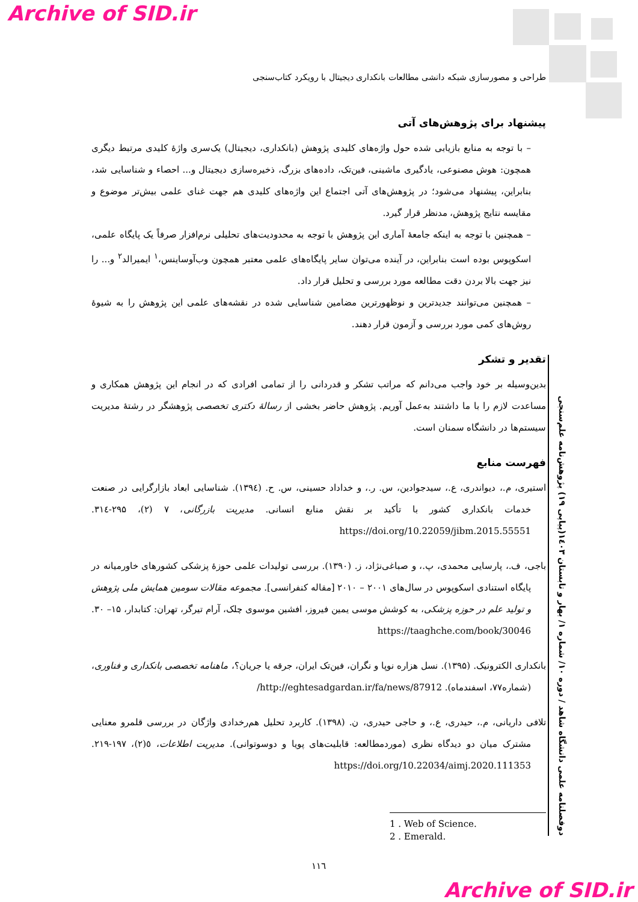Archive of SID.ir
طراحی و مصورسازی شبکه دانشی مطالعات بانکداری دیجیتال با رویکرد کتاب‌سنجی
پیشنهاد برای پژوهش‌های آتی
– با توجه به منابع بازیابی شده حول واژه‌های کلیدی پژوهش (بانکداری، دیجیتال) یک‌سری واژهٔ کلیدی مرتبط دیگری همچون: هوش مصنوعی، یادگیری ماشینی، فین‌تک، داده‌های بزرگ، ذخیره‌سازی دیجیتال و... احصاء و شناسایی شد، بنابراین، پیشنهاد می‌شود؛ در پژوهش‌های آتی اجتماع این واژه‌های کلیدی هم جهت غنای علمی بیش‌تر موضوع و مقایسه نتایج پژوهش، مدنظر قرار گیرد.
– همچنین با توجه به اینکه جامعهٔ آماری این پژوهش با توجه به محدودیت‌های تحلیلی نرم‌افزار صرفاً یک پایگاه علمی، اسکوپوس بوده است بنابراین، در آینده می‌توان سایر پایگاه‌های علمی معتبر همچون وب‌آوساینس،<sup>۱</sup> ایمیرالد<sup>۲</sup> و... را نیز جهت بالا بردن دقت مطالعه مورد بررسی و تحلیل قرار داد.
– همچنین می‌توانند جدیدترین و نوظهورترین مضامین شناسایی شده در نقشه‌های علمی این پژوهش را به شیوهٔ روش‌های کمی مورد بررسی و آزمون قرار دهند.
تقدیر و تشکر
بدین‌وسیله بر خود واجب می‌دانم که مراتب تشکر و قدردانی را از تمامی افرادی که در انجام این پژوهش همکاری و مساعدت لازم را با ما داشتند به‌عمل آوریم. پژوهش حاضر بخشی از رسالهٔ دکتری تخصصی پژوهشگر در رشتهٔ مدیریت سیستم‌ها در دانشگاه سمنان است.
فهرست منابع
استیری، م.، دیواندری، ع.، سیدجوادین، س. ر.، و خداداد حسینی، س. ح. (۱۳۹٤). شناسایی ابعاد بازارگرایی در صنعت خدمات بانکداری کشور با تأکید بر نقش منابع انسانی. مدیریت بازرگانی، ۷ (۲)، ۲۹۵-۳۱٤. https://doi.org/10.22059/jibm.2015.55551
باجی، ف.، پارسایی محمدی، پ.، و صباغی‌نژاد، ز. (۱۳۹۰). بررسی تولیدات علمی حوزهٔ پزشکی کشورهای خاورمیانه در پایگاه استنادی اسکوپوس در سال‌های ۲۰۰۱ – ۲۰۱۰ [مقاله کنفرانسی]. مجموعه مقالات سومین همایش ملی پژوهش و تولید علم در حوزه پزشکی، به کوشش موسی یمین فیروز، افشین موسوی چلک، آرام تیرگر، تهران: کتابدار، ۱۵– ۳۰. https://taaghche.com/book/30046
بانکداری الکترونیک. (۱۳۹۵). نسل هزاره نوپا و نگران، فین‌تک ایران، جرقه یا جریان؟، ماهنامه تخصصی بانکداری و فناوری، (شماره۷۷، اسفندماه). http://eghtesadgardan.ir/fa/news/87912/
تلافی داریانی، م.، حیدری، ع.، و حاجی حیدری، ن. (۱۳۹۸). کاربرد تحلیل هم‌رخدادی واژگان در بررسی قلمرو معنایی مشترک میان دو دیدگاه نظری (موردمطالعه: قابلیت‌های پویا و دوسوتوانی). مدیریت اطلاعات، ٥(۲)، ۱۹۷-۲۱۹. https://doi.org/10.22034/aimj.2020.111353
1 . Web of Science.
2 . Emerald.
۱۱٦
دوفصلنامه علمی دانشگاه شاهد / دوره ۱۰/ شماره ۱/ بهار و تابستان ۱٤۰۳(پیاپی ۱۹) پژوهش‌نامه علم‌سنجی
Archive of SID.ir